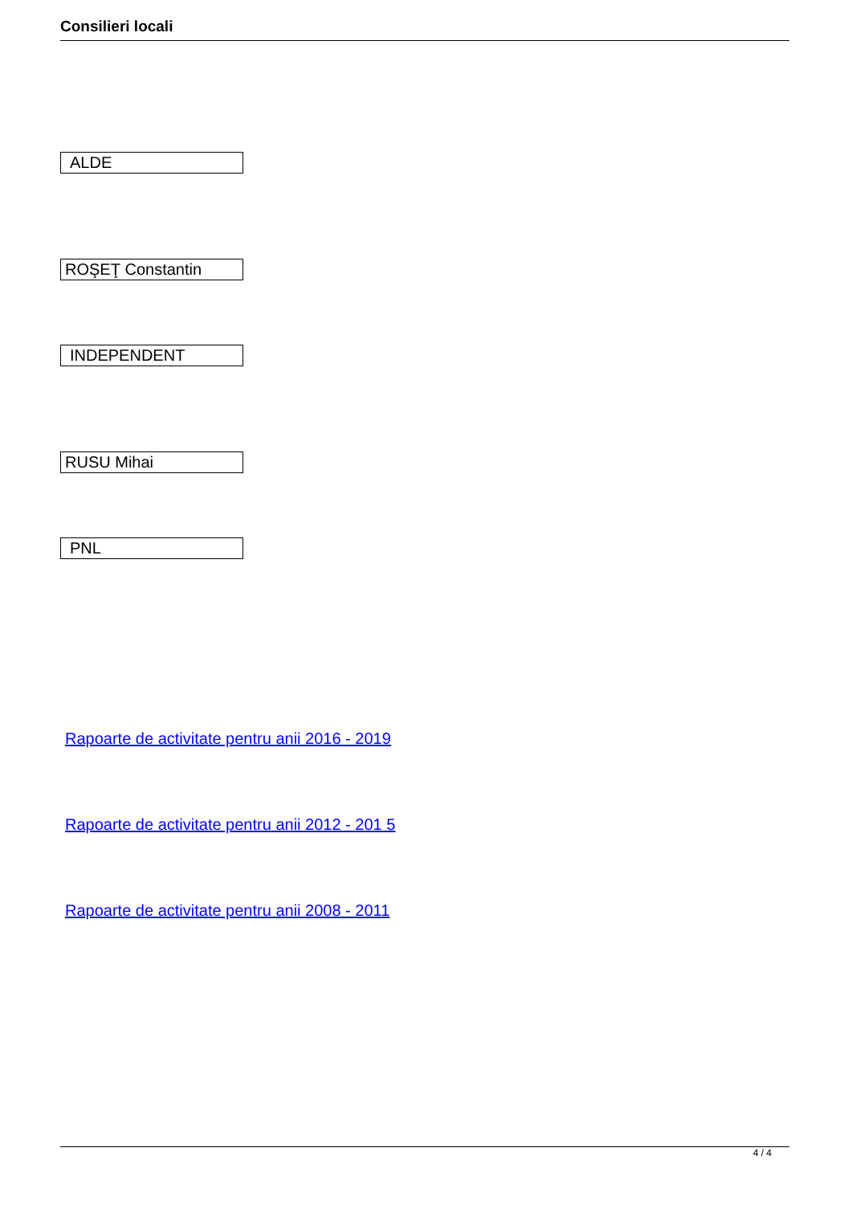Consilieri locali
ALDE
ROŞEŢ Constantin
INDEPENDENT
RUSU Mihai
PNL
Rapoarte de activitate pentru anii 2016 - 2019
Rapoarte de activitate pentru anii 2012 - 201 5
Rapoarte de activitate pentru anii 2008 - 2011
4 / 4